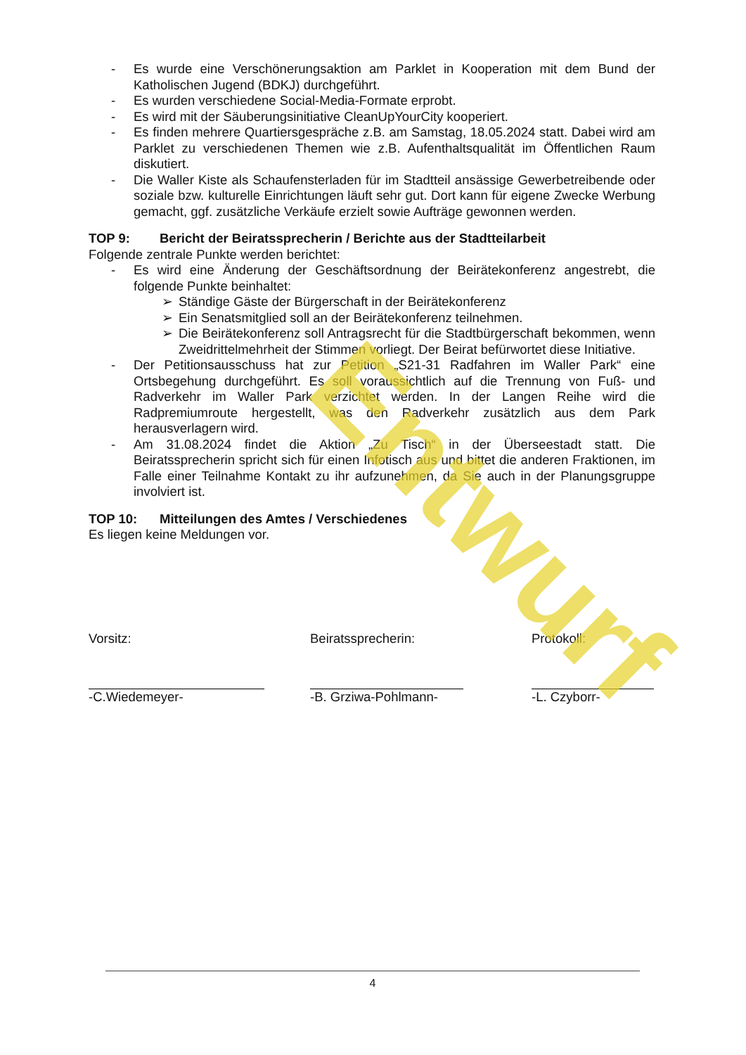- Es wurde eine Verschönerungsaktion am Parklet in Kooperation mit dem Bund der Katholischen Jugend (BDKJ) durchgeführt.
- Es wurden verschiedene Social-Media-Formate erprobt.
- Es wird mit der Säuberungsinitiative CleanUpYourCity kooperiert.
- Es finden mehrere Quartiersgespräche z.B. am Samstag, 18.05.2024 statt. Dabei wird am Parklet zu verschiedenen Themen wie z.B. Aufenthaltsqualität im Öffentlichen Raum diskutiert.
- Die Waller Kiste als Schaufensterladen für im Stadtteil ansässige Gewerbetreibende oder soziale bzw. kulturelle Einrichtungen läuft sehr gut. Dort kann für eigene Zwecke Werbung gemacht, ggf. zusätzliche Verkäufe erzielt sowie Aufträge gewonnen werden.
TOP 9: Bericht der Beiratssprecherin / Berichte aus der Stadtteilarbeit
Folgende zentrale Punkte werden berichtet:
- Es wird eine Änderung der Geschäftsordnung der Beirätekonferenz angestrebt, die folgende Punkte beinhaltet:
➢ Ständige Gäste der Bürgerschaft in der Beirätekonferenz
➢ Ein Senatsmitglied soll an der Beirätekonferenz teilnehmen.
➢ Die Beirätekonferenz soll Antragsrecht für die Stadtbürgerschaft bekommen, wenn Zweidrittelmehrheit der Stimmen vorliegt. Der Beirat befürwortet diese Initiative.
- Der Petitionsausschuss hat zur Petition „S21-31 Radfahren im Waller Park“ eine Ortsbegehung durchgeführt. Es soll voraussichtlich auf die Trennung von Fuß- und Radverkehr im Waller Park verzichtet werden. In der Langen Reihe wird die Radpremiumroute hergestellt, was den Radverkehr zusätzlich aus dem Park herausverlagern wird.
- Am 31.08.2024 findet die Aktion „Zu Tisch“ in der Überseestadt statt. Die Beiratssprecherin spricht sich für einen Infotisch aus und bittet die anderen Fraktionen, im Falle einer Teilnahme Kontakt zu ihr aufzunehmen, da Sie auch in der Planungsgruppe involviert ist.
TOP 10: Mitteilungen des Amtes / Verschiedenes
Es liegen keine Meldungen vor.
Vorsitz:
-C.Wiedemeyer-
Beiratssprecherin:
-B. Grziwa-Pohlmann-
Protokoll:
-L. Czyborr-
Entwurf
4